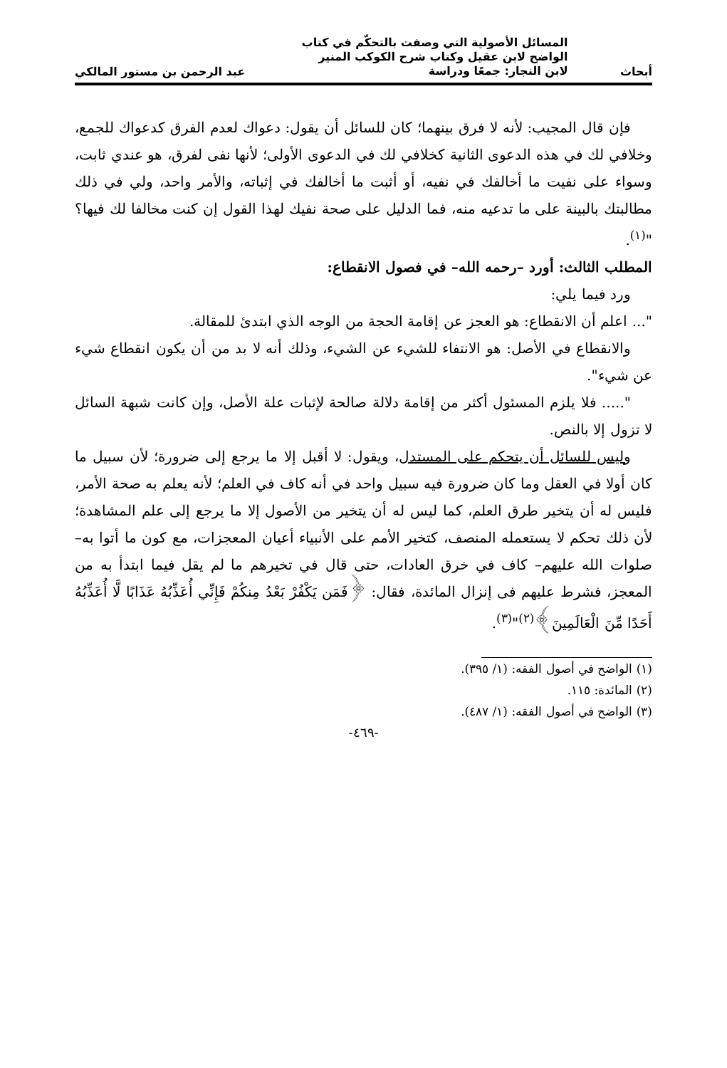أبحاث
المسائل الأصولية التي وصفت بالتحكّم في كتاب الواضح لابن عقيل وكتاب شرح الكوكب المنير لابن النجار: جمعًا ودراسة
عبد الرحمن بن مستور المالكي
فإن قال المجيب: لأنه لا فرق بينهما؛ كان للسائل أن يقول: دعواك لعدم الفرق كدعواك للجمع، وخلافي لك في هذه الدعوى الثانية كخلافي لك في الدعوى الأولى؛ لأنها نفى لفرق، هو عندي ثابت، وسواء على نفيت ما أخالفك في نفيه، أو أثبت ما أخالفك في إثباته، والأمر واحد، ولي في ذلك مطالبتك بالبينة على ما تدعيه منه، فما الدليل على صحة نفيك لهذا القول إن كنت مخالفا لك فيها؟ "<sup>(١)</sup>.
المطلب الثالث: أورد –رحمه الله– في فصول الانقطاع:
ورد فيما يلي:
"... اعلم أن الانقطاع: هو العجز عن إقامة الحجة من الوجه الذي ابتدئ للمقالة.
والانقطاع في الأصل: هو الانتفاء للشيء عن الشيء، وذلك أنه لا بد من أن يكون انقطاع شيء عن شيء".
"..... فلا يلزم المسئول أكثر من إقامة دلالة صالحة لإثبات علة الأصل، وإن كانت شبهة السائل لا تزول إلا بالنص.
وليس للسائل أن يتحكم على المستدل، ويقول: لا أقبل إلا ما يرجع إلى ضرورة؛ لأن سبيل ما كان أولا في العقل وما كان ضرورة فيه سبيل واحد في أنه كاف في العلم؛ لأنه يعلم به صحة الأمر، فليس له أن يتخير طرق العلم، كما ليس له أن يتخير من الأصول إلا ما يرجع إلى علم المشاهدة؛ لأن ذلك تحكم لا يستعمله المنصف، كتخير الأمم على الأنبياء أعيان المعجزات، مع كون ما أتوا به– صلوات الله عليهم– كاف في خرق العادات، حتى قال في تخيرهم ما لم يقل فيما ابتدأ به من المعجز، فشرط عليهم فى إنزال المائدة، فقال: ﴿فَمَن يَكْفُرْ بَعْدُ مِنكُمْ فَإِنِّي أُعَذِّبُهُ عَذَابًا لَّا أُعَذِّبُهُ أَحَدًا مِّنَ الْعَالَمِينَ﴾<sup>(٢)</sup>"<sup>(٣)</sup>.
(١) الواضح في أصول الفقه: (١/ ٣٩٥).
(٢) المائدة: ١١٥.
(٣) الواضح في أصول الفقه: (١/ ٤٨٧).
-٤٦٩-